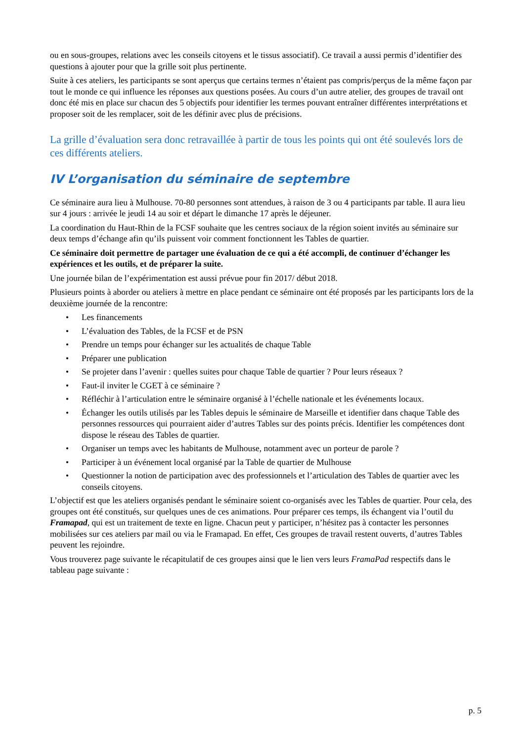ou en sous-groupes, relations avec les conseils citoyens et le tissus associatif). Ce travail a aussi permis d’identifier des questions à ajouter pour que la grille soit plus pertinente.
Suite à ces ateliers, les participants se sont aperçus que certains termes n’étaient pas compris/perçus de la même façon par tout le monde ce qui influence les réponses aux questions posées. Au cours d’un autre atelier, des groupes de travail ont donc été mis en place sur chacun des 5 objectifs pour identifier les termes pouvant entraîner différentes interprétations et proposer soit de les remplacer, soit de les définir avec plus de précisions.
La grille d’évaluation sera donc retravaillée à partir de tous les points qui ont été soulevés lors de ces différents ateliers.
IV L’organisation du séminaire de septembre
Ce séminaire aura lieu à Mulhouse. 70-80 personnes sont attendues, à raison de 3 ou 4 participants par table. Il aura lieu sur 4 jours : arrivée le jeudi 14 au soir et départ le dimanche 17 après le déjeuner.
La coordination du Haut-Rhin de la FCSF souhaite que les centres sociaux de la région soient invités au séminaire sur deux temps d’échange afin qu’ils puissent voir comment fonctionnent les Tables de quartier.
Ce séminaire doit permettre de partager une évaluation de ce qui a été accompli, de continuer d’échanger les expériences et les outils, et de préparer la suite.
Une journée bilan de l’expérimentation est aussi prévue pour fin 2017/ début 2018.
Plusieurs points à aborder ou ateliers à mettre en place pendant ce séminaire ont été proposés par les participants lors de la deuxième journée de la rencontre:
• Les financements
• L’évaluation des Tables, de la FCSF et de PSN
• Prendre un temps pour échanger sur les actualités de chaque Table
• Préparer une publication
• Se projeter dans l’avenir : quelles suites pour chaque Table de quartier ? Pour leurs réseaux ?
• Faut-il inviter le CGET à ce séminaire ?
• Réfléchir à l’articulation entre le séminaire organisé à l’échelle nationale et les événements locaux.
• Échanger les outils utilisés par les Tables depuis le séminaire de Marseille et identifier dans chaque Table des personnes ressources qui pourraient aider d’autres Tables sur des points précis. Identifier les compétences dont dispose le réseau des Tables de quartier.
• Organiser un temps avec les habitants de Mulhouse, notamment avec un porteur de parole ?
• Participer à un événement local organisé par la Table de quartier de Mulhouse
• Questionner la notion de participation avec des professionnels et l’articulation des Tables de quartier avec les conseils citoyens.
L’objectif est que les ateliers organisés pendant le séminaire soient co-organisés avec les Tables de quartier. Pour cela, des groupes ont été constitués, sur quelques unes de ces animations. Pour préparer ces temps, ils échangent via l’outil du Framapad, qui est un traitement de texte en ligne. Chacun peut y participer, n’hésitez pas à contacter les personnes mobilisées sur ces ateliers par mail ou via le Framapad. En effet, Ces groupes de travail restent ouverts, d’autres Tables peuvent les rejoindre.
Vous trouverez page suivante le récapitulatif de ces groupes ainsi que le lien vers leurs FramaPad respectifs dans le tableau page suivante :
p. 5